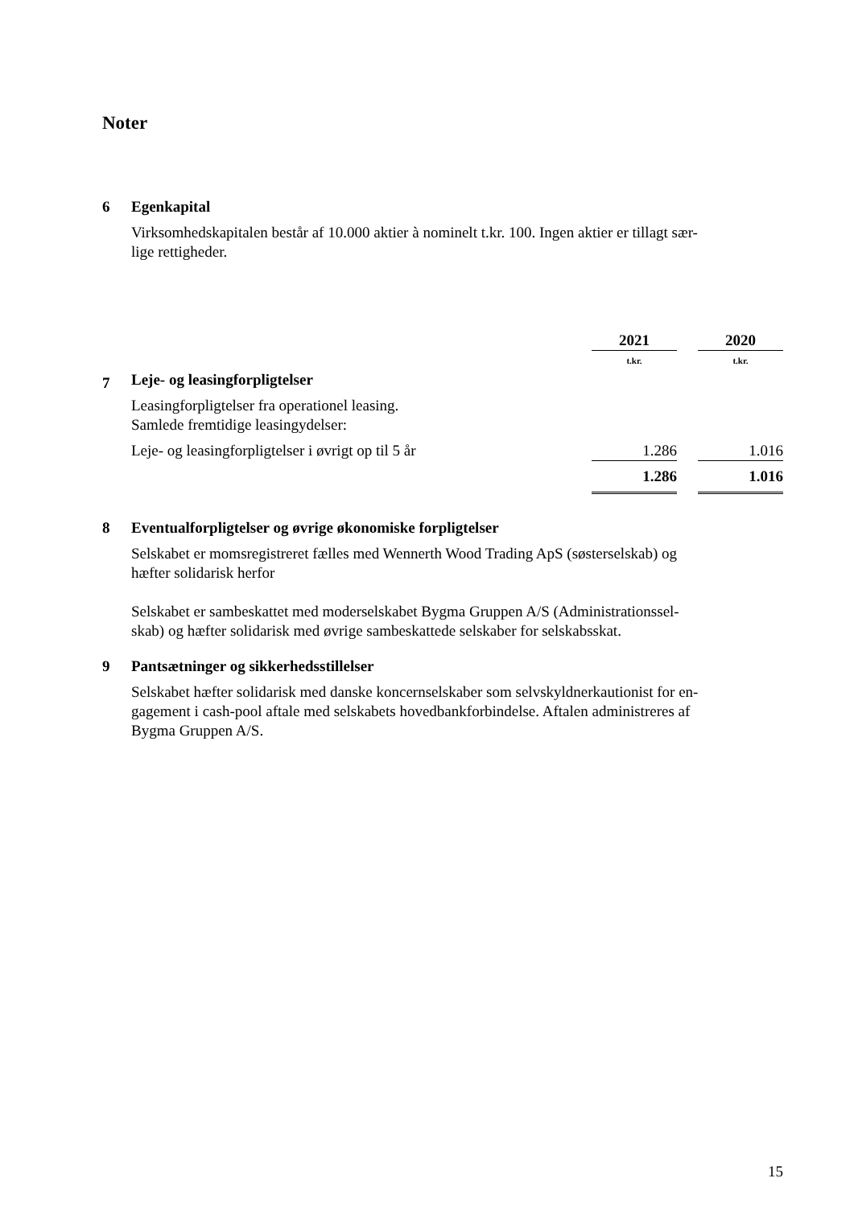Noter
6 Egenkapital
Virksomhedskapitalen består af 10.000 aktier à nominelt t.kr. 100. Ingen aktier er tillagt sær-
lige rettigheder.
| | | 2021 | | 2020 |
| | | t.kr. | | t.kr. |
| 7 | Leje- og leasingforpligtelser | | | |
| | Leasingforpligtelser fra operationel leasing. Samlede fremtidige leasingydelser: | | | |
| | Leje- og leasingforpligtelser i øvrigt op til 5 år | 1.286 | | 1.016 |
| | | 1.286 | | 1.016 |
8 Eventualforpligtelser og øvrige økonomiske forpligtelser
Selskabet er momsregistreret fælles med Wennerth Wood Trading ApS (søsterselskab) og
hæfter solidarisk herfor
Selskabet er sambeskattet med moderselskabet Bygma Gruppen A/S (Administrationssel-
skab) og hæfter solidarisk med øvrige sambeskattede selskaber for selskabsskat.
9 Pantsætninger og sikkerhedsstillelser
Selskabet hæfter solidarisk med danske koncernselskaber som selvskyldnerkautionist for en-
gagement i cash-pool aftale med selskabets hovedbankforbindelse. Aftalen administreres af
Bygma Gruppen A/S.
15